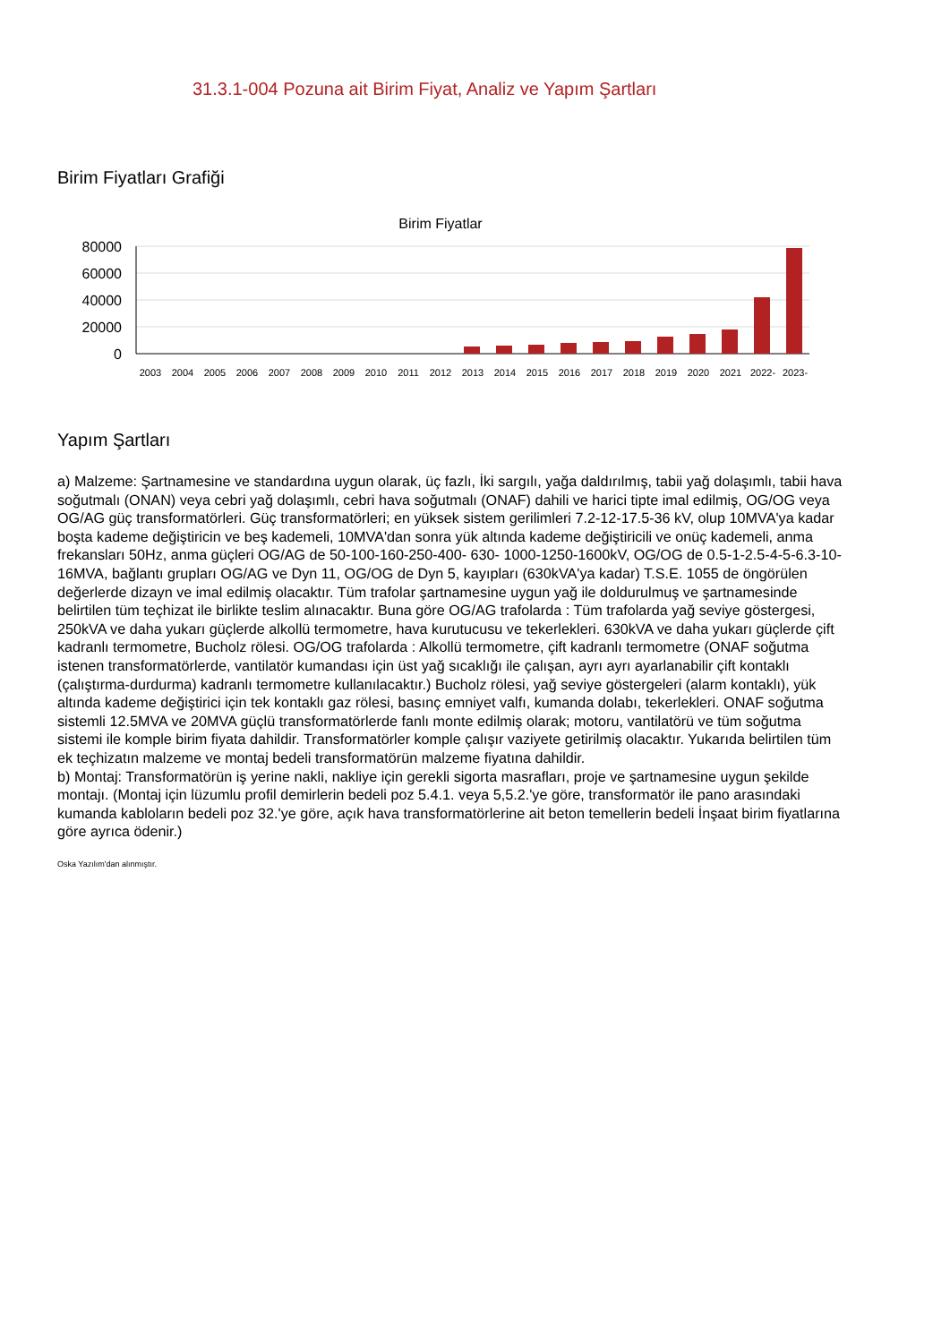31.3.1-004 Pozuna ait Birim Fiyat, Analiz ve Yapım Şartları
Birim Fiyatları Grafiği
Birim Fiyatlar
80000
60000
40000
20000
0
2003
2004
2005
2006
2007
2008
2009
2010
2011
2012
2013
2014
2015
2016
2017
2018
2019
2020
2021
2022-
2023-
Yapım Şartları
a) Malzeme: Şartnamesine ve standardına uygun olarak, üç fazlı, İki sargılı, yağa daldırılmış, tabii yağ dolaşımlı, tabii hava soğutmalı (ONAN) veya cebri yağ dolaşımlı, cebri hava soğutmalı (ONAF) dahili ve harici tipte imal edilmiş, OG/OG veya OG/AG güç transformatörleri. Güç transformatörleri; en yüksek sistem gerilimleri 7.2-12-17.5-36 kV, olup 10MVA'ya kadar boşta kademe değiştiricin ve beş kademeli, 10MVA'dan sonra yük altında kademe değiştiricili ve onüç kademeli, anma frekansları 50Hz, anma güçleri OG/AG de 50-100-160-250-400- 630- 1000-1250-1600kV, OG/OG de 0.5-1-2.5-4-5-6.3-10-16MVA, bağlantı grupları OG/AG ve Dyn 11, OG/OG de Dyn 5, kayıpları (630kVA'ya kadar) T.S.E. 1055 de öngörülen değerlerde dizayn ve imal edilmiş olacaktır. Tüm trafolar şartnamesine uygun yağ ile doldurulmuş ve şartnamesinde belirtilen tüm teçhizat ile birlikte teslim alınacaktır. Buna göre OG/AG trafolarda : Tüm trafolarda yağ seviye göstergesi, 250kVA ve daha yukarı güçlerde alkollü termometre, hava kurutucusu ve tekerlekleri. 630kVA ve daha yukarı güçlerde çift kadranlı termometre, Bucholz rölesi. OG/OG trafolarda : Alkollü termometre, çift kadranlı termometre (ONAF soğutma istenen transformatörlerde, vantilatör kumandası için üst yağ sıcaklığı ile çalışan, ayrı ayrı ayarlanabilir çift kontaklı (çalıştırma-durdurma) kadranlı termometre kullanılacaktır.) Bucholz rölesi, yağ seviye göstergeleri (alarm kontaklı), yük altında kademe değiştirici için tek kontaklı gaz rölesi, basınç emniyet valfı, kumanda dolabı, tekerlekleri. ONAF soğutma sistemli 12.5MVA ve 20MVA güçlü transformatörlerde fanlı monte edilmiş olarak; motoru, vantilatörü ve tüm soğutma sistemi ile komple birim fiyata dahildir. Transformatörler komple çalışır vaziyete getirilmiş olacaktır. Yukarıda belirtilen tüm ek teçhizatın malzeme ve montaj bedeli transformatörün malzeme fiyatına dahildir.
b) Montaj: Transformatörün iş yerine nakli, nakliye için gerekli sigorta masrafları, proje ve şartnamesine uygun şekilde montajı. (Montaj için lüzumlu profil demirlerin bedeli poz 5.4.1. veya 5,5.2.'ye göre, transformatör ile pano arasındaki kumanda kabloların bedeli poz 32.'ye göre, açık hava transformatörlerine ait beton temellerin bedeli İnşaat birim fiyatlarına göre ayrıca ödenir.)
Oska Yazılım'dan alınmıştır.